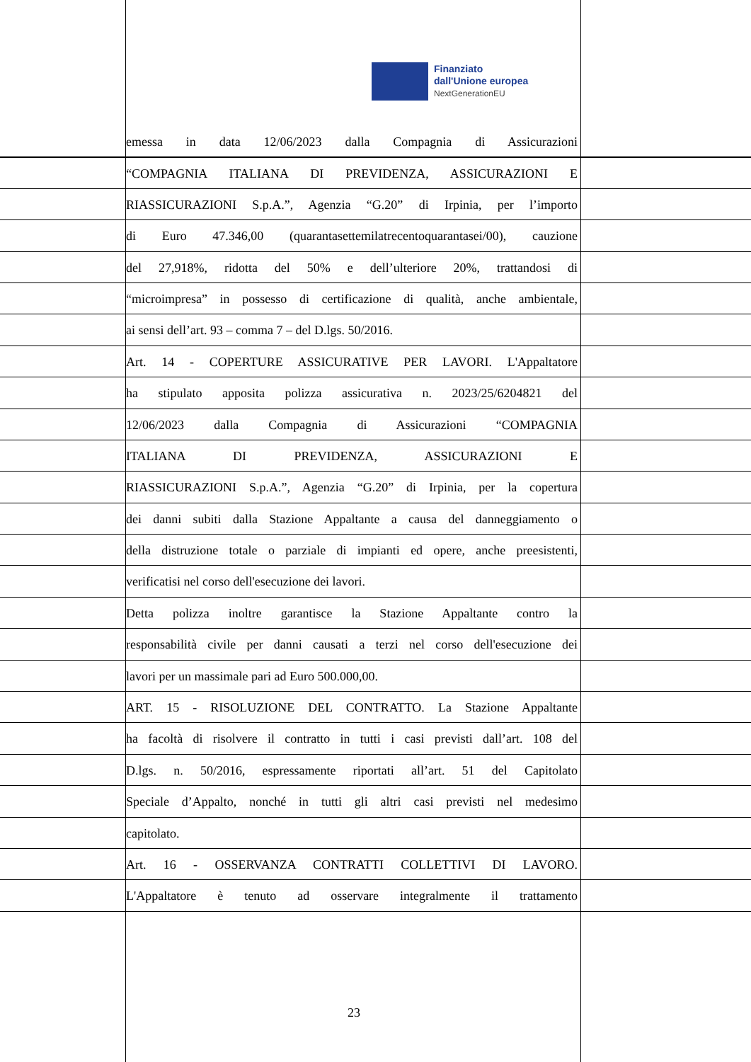Finanziato
dall'Unione europea
NextGenerationEU
emessa in data 12/06/2023 dalla Compagnia di Assicurazioni
“COMPAGNIA ITALIANA DI PREVIDENZA, ASSICURAZIONI E
RIASSICURAZIONI S.p.A.”, Agenzia “G.20” di Irpinia, per l’importo
di Euro 47.346,00 (quarantasettemilatrecentoquarantasei/00), cauzione
del 27,918%, ridotta del 50% e dell’ulteriore 20%, trattandosi di
“microimpresa” in possesso di certificazione di qualità, anche ambientale,
ai sensi dell’art. 93 – comma 7 – del D.lgs. 50/2016.
Art. 14 - COPERTURE ASSICURATIVE PER LAVORI. L'Appaltatore
ha stipulato apposita polizza assicurativa n. 2023/25/6204821 del
12/06/2023 dalla Compagnia di Assicurazioni “COMPAGNIA
ITALIANA DI PREVIDENZA, ASSICURAZIONI E
RIASSICURAZIONI S.p.A.”, Agenzia “G.20” di Irpinia, per la copertura
dei danni subiti dalla Stazione Appaltante a causa del danneggiamento o
della distruzione totale o parziale di impianti ed opere, anche preesistenti,
verificatisi nel corso dell'esecuzione dei lavori.
Detta polizza inoltre garantisce la Stazione Appaltante contro la
responsabilità civile per danni causati a terzi nel corso dell'esecuzione dei
lavori per un massimale pari ad Euro 500.000,00.
ART. 15 - RISOLUZIONE DEL CONTRATTO. La Stazione Appaltante
ha facoltà di risolvere il contratto in tutti i casi previsti dall’art. 108 del
D.lgs. n. 50/2016, espressamente riportati all’art. 51 del Capitolato
Speciale d’Appalto, nonché in tutti gli altri casi previsti nel medesimo
capitolato.
Art. 16 - OSSERVANZA CONTRATTI COLLETTIVI DI LAVORO.
L'Appaltatore è tenuto ad osservare integralmente il trattamento
23